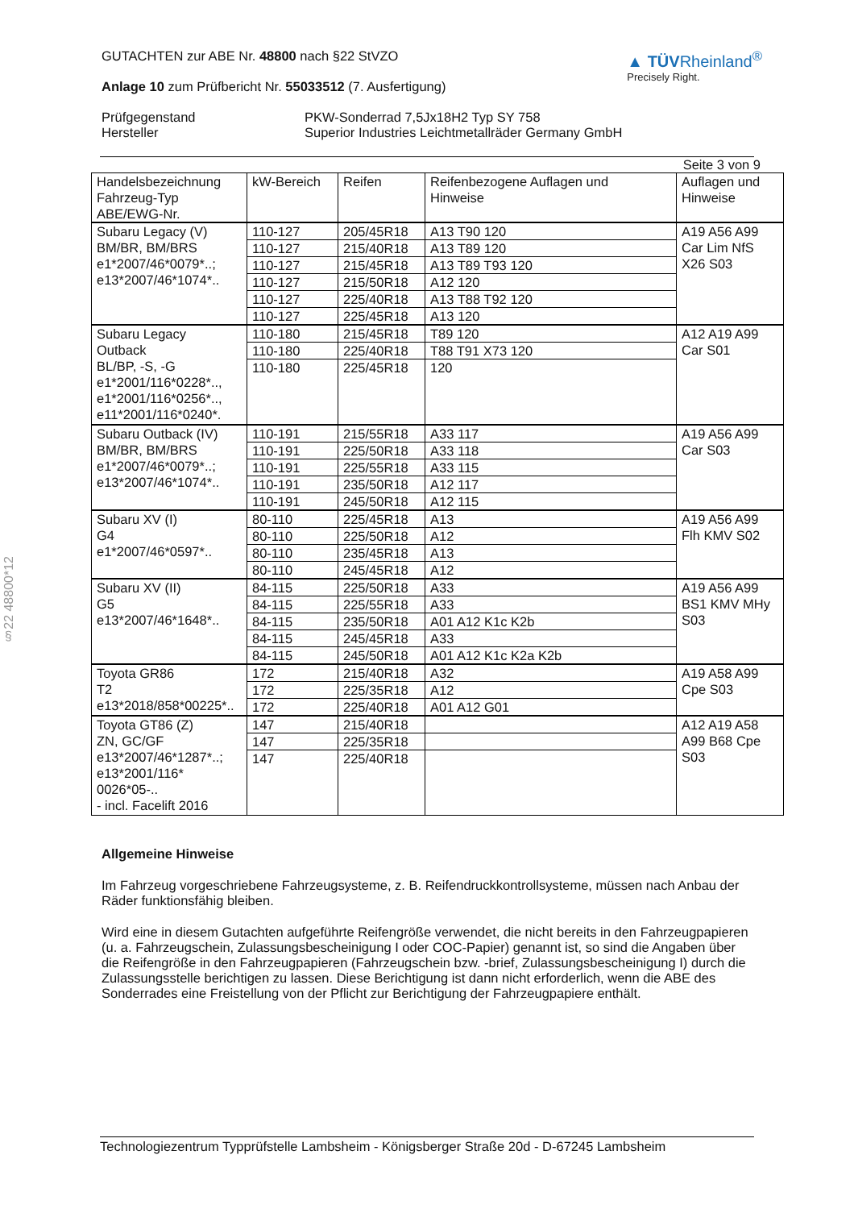§22 48800*12
GUTACHTEN zur ABE Nr. 48800 nach §22 StVZO
Anlage 10 zum Prüfbericht Nr. 55033512 (7. Ausfertigung)
▲ TÜVRheinland<sup>®</sup>
Precisely Right.
Prüfgegenstand PKW-Sonderrad 7,5Jx18H2 Typ SY 758
Hersteller Superior Industries Leichtmetallräder Germany GmbH
Seite 3 von 9
| Handelsbezeichnung Fahrzeug-Typ ABE/EWG-Nr. | kW-Bereich | Reifen | Reifenbezogene Auflagen und Hinweise | Auflagen und Hinweise |
| --- | --- | --- | --- | --- |
| Subaru Legacy (V) BM/BR, BM/BRS e1*2007/46*0079*..; e13*2007/46*1074*.. | 110-127 | 205/45R18 | A13 T90 120 | A19 A56 A99 Car Lim NfS X26 S03 |
| | 110-127 | 215/40R18 | A13 T89 120 | |
| | 110-127 | 215/45R18 | A13 T89 T93 120 | |
| | 110-127 | 215/50R18 | A12 120 | |
| | 110-127 | 225/40R18 | A13 T88 T92 120 | |
| | 110-127 | 225/45R18 | A13 120 | |
| Subaru Legacy Outback BL/BP, -S, -G e1*2001/116*0228*.., e1*2001/116*0256*.., e11*2001/116*0240*. | 110-180 | 215/45R18 | T89 120 | A12 A19 A99 Car S01 |
| | 110-180 | 225/40R18 | T88 T91 X73 120 | |
| | 110-180 | 225/45R18 | 120 | |
| Subaru Outback (IV) BM/BR, BM/BRS e1*2007/46*0079*..; e13*2007/46*1074*.. | 110-191 | 215/55R18 | A33 117 | A19 A56 A99 Car S03 |
| | 110-191 | 225/50R18 | A33 118 | |
| | 110-191 | 225/55R18 | A33 115 | |
| | 110-191 | 235/50R18 | A12 117 | |
| | 110-191 | 245/50R18 | A12 115 | |
| Subaru XV (I) G4 e1*2007/46*0597*.. | 80-110 | 225/45R18 | A13 | A19 A56 A99 Flh KMV S02 |
| | 80-110 | 225/50R18 | A12 | |
| | 80-110 | 235/45R18 | A13 | |
| | 80-110 | 245/45R18 | A12 | |
| Subaru XV (II) G5 e13*2007/46*1648*.. | 84-115 | 225/50R18 | A33 | A19 A56 A99 BS1 KMV MHy S03 |
| | 84-115 | 225/55R18 | A33 | |
| | 84-115 | 235/50R18 | A01 A12 K1c K2b | |
| | 84-115 | 245/45R18 | A33 | |
| | 84-115 | 245/50R18 | A01 A12 K1c K2a K2b | |
| Toyota GR86 T2 e13*2018/858*00225*.. | 172 | 215/40R18 | A32 | A19 A58 A99 Cpe S03 |
| | 172 | 225/35R18 | A12 | |
| | 172 | 225/40R18 | A01 A12 G01 | |
| Toyota GT86 (Z) ZN, GC/GF e13*2007/46*1287*..; e13*2001/116* 0026*05-.. - incl. Facelift 2016 | 147 | 215/40R18 | | A12 A19 A58 A99 B68 Cpe S03 |
| | 147 | 225/35R18 | | |
| | 147 | 225/40R18 | | |
Allgemeine Hinweise
Im Fahrzeug vorgeschriebene Fahrzeugsysteme, z. B. Reifendruckkontrollsysteme, müssen nach Anbau der Räder funktionsfähig bleiben.
Wird eine in diesem Gutachten aufgeführte Reifengröße verwendet, die nicht bereits in den Fahrzeugpapieren (u. a. Fahrzeugschein, Zulassungsbescheinigung I oder COC-Papier) genannt ist, so sind die Angaben über die Reifengröße in den Fahrzeugpapieren (Fahrzeugschein bzw. -brief, Zulassungsbescheinigung I) durch die Zulassungsstelle berichtigen zu lassen. Diese Berichtigung ist dann nicht erforderlich, wenn die ABE des Sonderrades eine Freistellung von der Pflicht zur Berichtigung der Fahrzeugpapiere enthält.
Technologiezentrum Typprüfstelle Lambsheim - Königsberger Straße 20d - D-67245 Lambsheim